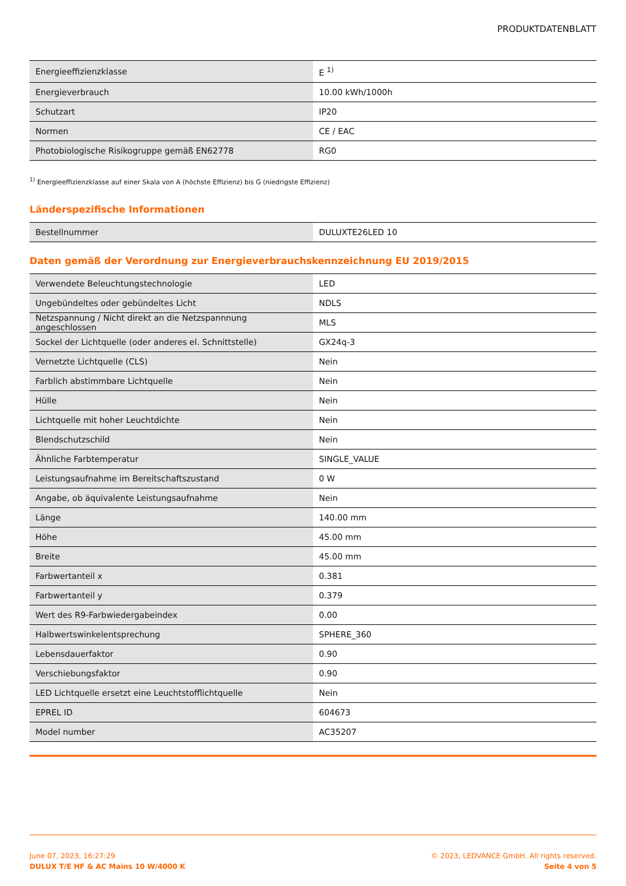PRODUKTDATENBLATT
| Energieeffizienzklasse | E <sup>1)</sup> |
| Energieverbrauch | 10.00 kWh/1000h |
| Schutzart | IP20 |
| Normen | CE / EAC |
| Photobiologische Risikogruppe gemäß EN62778 | RG0 |
<sup>1)</sup> Energieeffizienzklasse auf einer Skala von A (höchste Effizienz) bis G (niedrigste Effizienz)
Länderspezifische Informationen
| Bestellnummer | DULUXTE26LED 10 |
Daten gemäß der Verordnung zur Energieverbrauchskennzeichnung EU 2019/2015
| Verwendete Beleuchtungstechnologie | LED |
| Ungebündeltes oder gebündeltes Licht | NDLS |
| Netzspannung / Nicht direkt an die Netzspannnung angeschlossen | MLS |
| Sockel der Lichtquelle (oder anderes el. Schnittstelle) | GX24q-3 |
| Vernetzte Lichtquelle (CLS) | Nein |
| Farblich abstimmbare Lichtquelle | Nein |
| Hülle | Nein |
| Lichtquelle mit hoher Leuchtdichte | Nein |
| Blendschutzschild | Nein |
| Ähnliche Farbtemperatur | SINGLE_VALUE |
| Leistungsaufnahme im Bereitschaftszustand | 0 W |
| Angabe, ob äquivalente Leistungsaufnahme | Nein |
| Länge | 140.00 mm |
| Höhe | 45.00 mm |
| Breite | 45.00 mm |
| Farbwertanteil x | 0.381 |
| Farbwertanteil y | 0.379 |
| Wert des R9-Farbwiedergabeindex | 0.00 |
| Halbwertswinkelentsprechung | SPHERE_360 |
| Lebensdauerfaktor | 0.90 |
| Verschiebungsfaktor | 0.90 |
| LED Lichtquelle ersetzt eine Leuchtstofflichtquelle | Nein |
| EPREL ID | 604673 |
| Model number | AC35207 |
June 07, 2023, 16:27:29
DULUX T/E HF & AC Mains 10 W/4000 K
© 2023, LEDVANCE GmbH. All rights reserved.
Seite 4 von 5